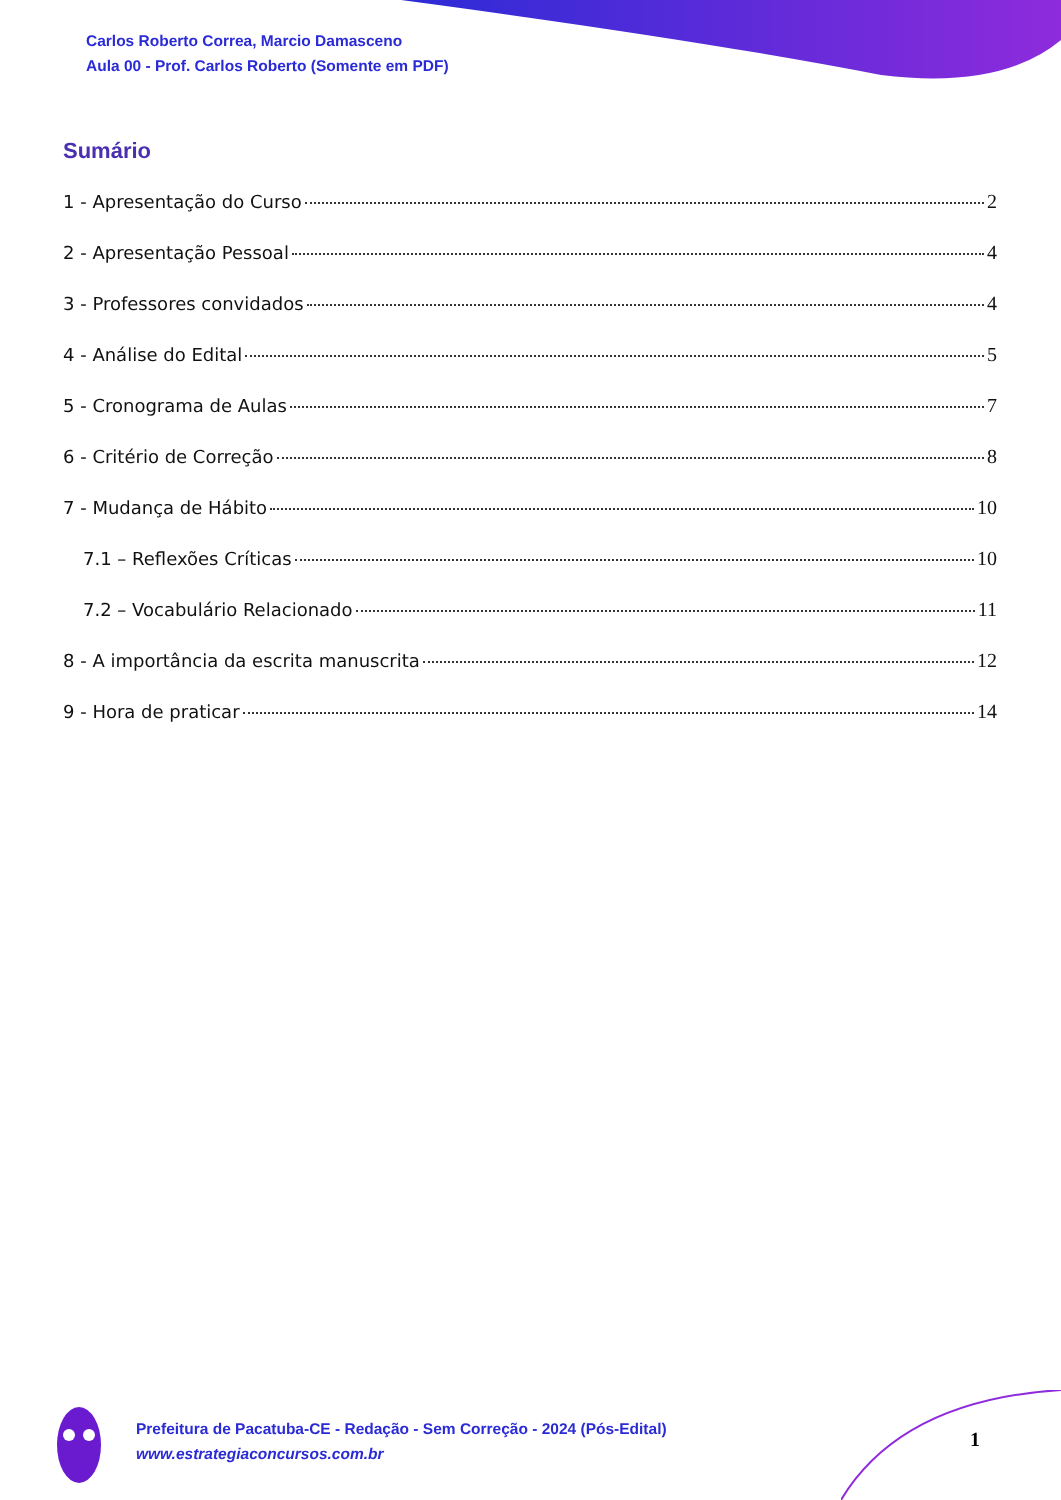Carlos Roberto Correa, Marcio Damasceno
Aula 00 - Prof. Carlos Roberto (Somente em PDF)
Sumário
1 - Apresentação do Curso 2
2 - Apresentação Pessoal 4
3 - Professores convidados 4
4 - Análise do Edital 5
5 - Cronograma de Aulas 7
6 - Critério de Correção 8
7 - Mudança de Hábito 10
7.1 – Reflexões Críticas 10
7.2 – Vocabulário Relacionado 11
8 - A importância da escrita manuscrita 12
9 - Hora de praticar 14
Prefeitura de Pacatuba-CE - Redação - Sem Correção - 2024 (Pós-Edital)
www.estrategiaconcursos.com.br
1